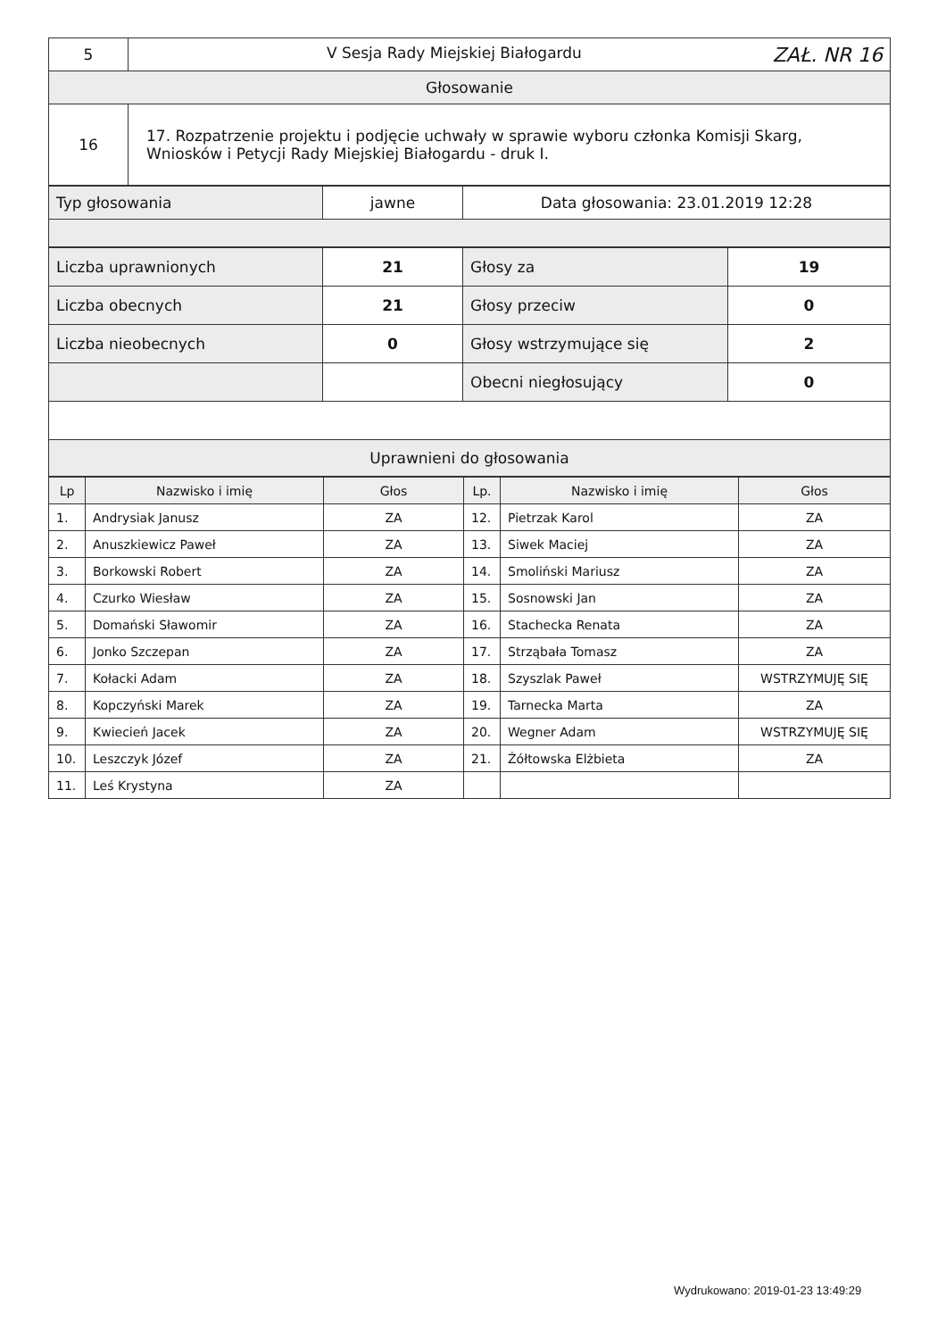| 5 | V Sesja Rady Miejskiej Białogardu ZAŁ. NR 16 |
| Głosowanie | |
| 16 | 17. Rozpatrzenie projektu i podjęcie uchwały w sprawie wyboru członka Komisji Skarg, Wniosków i Petycji Rady Miejskiej Białogardu - druk I. |
| Typ głosowania | jawne | Data głosowania: 23.01.2019 12:28 |
| Liczba uprawnionych | 21 | Głosy za | 19 |
| Liczba obecnych | 21 | Głosy przeciw | 0 |
| Liczba nieobecnych | 0 | Głosy wstrzymujące się | 2 |
| | | Obecni niegłosujący | 0 |
| Uprawnieni do głosowania | | | |
| Lp | Nazwisko i imię | Głos | Lp. | Nazwisko i imię | Głos |
| --- | --- | --- | --- | --- | --- |
| 1. | Andrysiak Janusz | ZA | 12. | Pietrzak Karol | ZA |
| 2. | Anuszkiewicz Paweł | ZA | 13. | Siwek Maciej | ZA |
| 3. | Borkowski Robert | ZA | 14. | Smoliński Mariusz | ZA |
| 4. | Czurko Wiesław | ZA | 15. | Sosnowski Jan | ZA |
| 5. | Domański Sławomir | ZA | 16. | Stachecka Renata | ZA |
| 6. | Jonko Szczepan | ZA | 17. | Strząbała Tomasz | ZA |
| 7. | Kołacki Adam | ZA | 18. | Szyszlak Paweł | WSTRZYMUJĘ SIĘ |
| 8. | Kopczyński Marek | ZA | 19. | Tarnecka Marta | ZA |
| 9. | Kwiecień Jacek | ZA | 20. | Wegner Adam | WSTRZYMUJĘ SIĘ |
| 10. | Leszczyk Józef | ZA | 21. | Żółtowska Elżbieta | ZA |
| 11. | Leś Krystyna | ZA | | | |
Wydrukowano: 2019-01-23 13:49:29